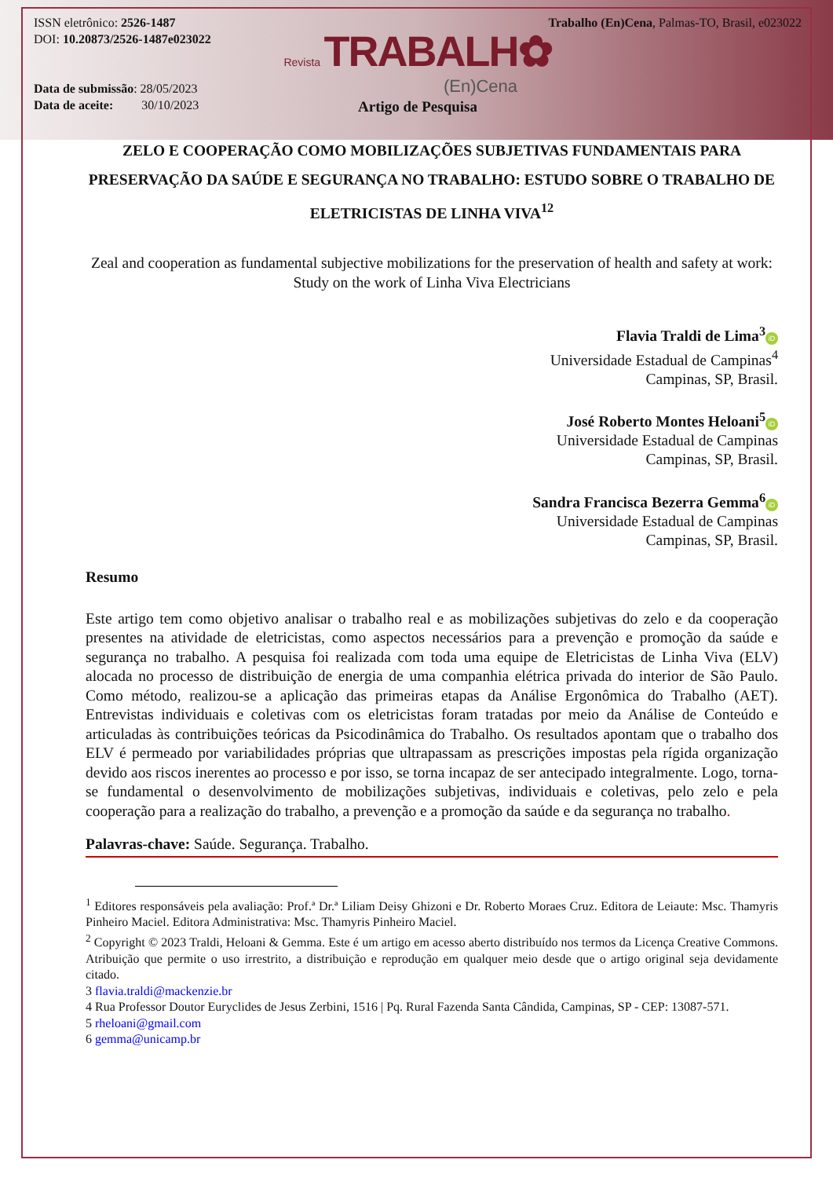ISSN eletrônico: 2526-1487
DOI: 10.20873/2526-1487e023022
Data de submissão: 28/05/2023
Data de aceite: 30/10/2023
Trabalho (En)Cena, Palmas-TO, Brasil, e023022
Revista TRABALH✿
(En)Cena
Artigo de Pesquisa
ZELO E COOPERAÇÃO COMO MOBILIZAÇÕES SUBJETIVAS FUNDAMENTAIS PARA PRESERVAÇÃO DA SAÚDE E SEGURANÇA NO TRABALHO: ESTUDO SOBRE O TRABALHO DE ELETRICISTAS DE LINHA VIVA<sup>12</sup>
Zeal and cooperation as fundamental subjective mobilizations for the preservation of health and safety at work: Study on the work of Linha Viva Electricians
Flavia Traldi de Lima<sup>3</sup> iD
Universidade Estadual de Campinas<sup>4</sup>
Campinas, SP, Brasil.
José Roberto Montes Heloani<sup>5</sup> iD
Universidade Estadual de Campinas
Campinas, SP, Brasil.
Sandra Francisca Bezerra Gemma<sup>6</sup> iD
Universidade Estadual de Campinas
Campinas, SP, Brasil.
Resumo
Este artigo tem como objetivo analisar o trabalho real e as mobilizações subjetivas do zelo e da cooperação presentes na atividade de eletricistas, como aspectos necessários para a prevenção e promoção da saúde e segurança no trabalho. A pesquisa foi realizada com toda uma equipe de Eletricistas de Linha Viva (ELV) alocada no processo de distribuição de energia de uma companhia elétrica privada do interior de São Paulo. Como método, realizou-se a aplicação das primeiras etapas da Análise Ergonômica do Trabalho (AET). Entrevistas individuais e coletivas com os eletricistas foram tratadas por meio da Análise de Conteúdo e articuladas às contribuições teóricas da Psicodinâmica do Trabalho. Os resultados apontam que o trabalho dos ELV é permeado por variabilidades próprias que ultrapassam as prescrições impostas pela rígida organização devido aos riscos inerentes ao processo e por isso, se torna incapaz de ser antecipado integralmente. Logo, torna-se fundamental o desenvolvimento de mobilizações subjetivas, individuais e coletivas, pelo zelo e pela cooperação para a realização do trabalho, a prevenção e a promoção da saúde e da segurança no trabalho.
Palavras-chave: Saúde. Segurança. Trabalho.
<sup>1</sup> Editores responsáveis pela avaliação: Prof.ª Dr.ª Liliam Deisy Ghizoni e Dr. Roberto Moraes Cruz. Editora de Leiaute: Msc. Thamyris Pinheiro Maciel. Editora Administrativa: Msc. Thamyris Pinheiro Maciel.
<sup>2</sup> Copyright © 2023 Traldi, Heloani & Gemma. Este é um artigo em acesso aberto distribuído nos termos da Licença Creative Commons. Atribuição que permite o uso irrestrito, a distribuição e reprodução em qualquer meio desde que o artigo original seja devidamente citado.
3 flavia.traldi@mackenzie.br
4 Rua Professor Doutor Euryclides de Jesus Zerbini, 1516 | Pq. Rural Fazenda Santa Cândida, Campinas, SP - CEP: 13087-571.
5 rheloani@gmail.com
6 gemma@unicamp.br